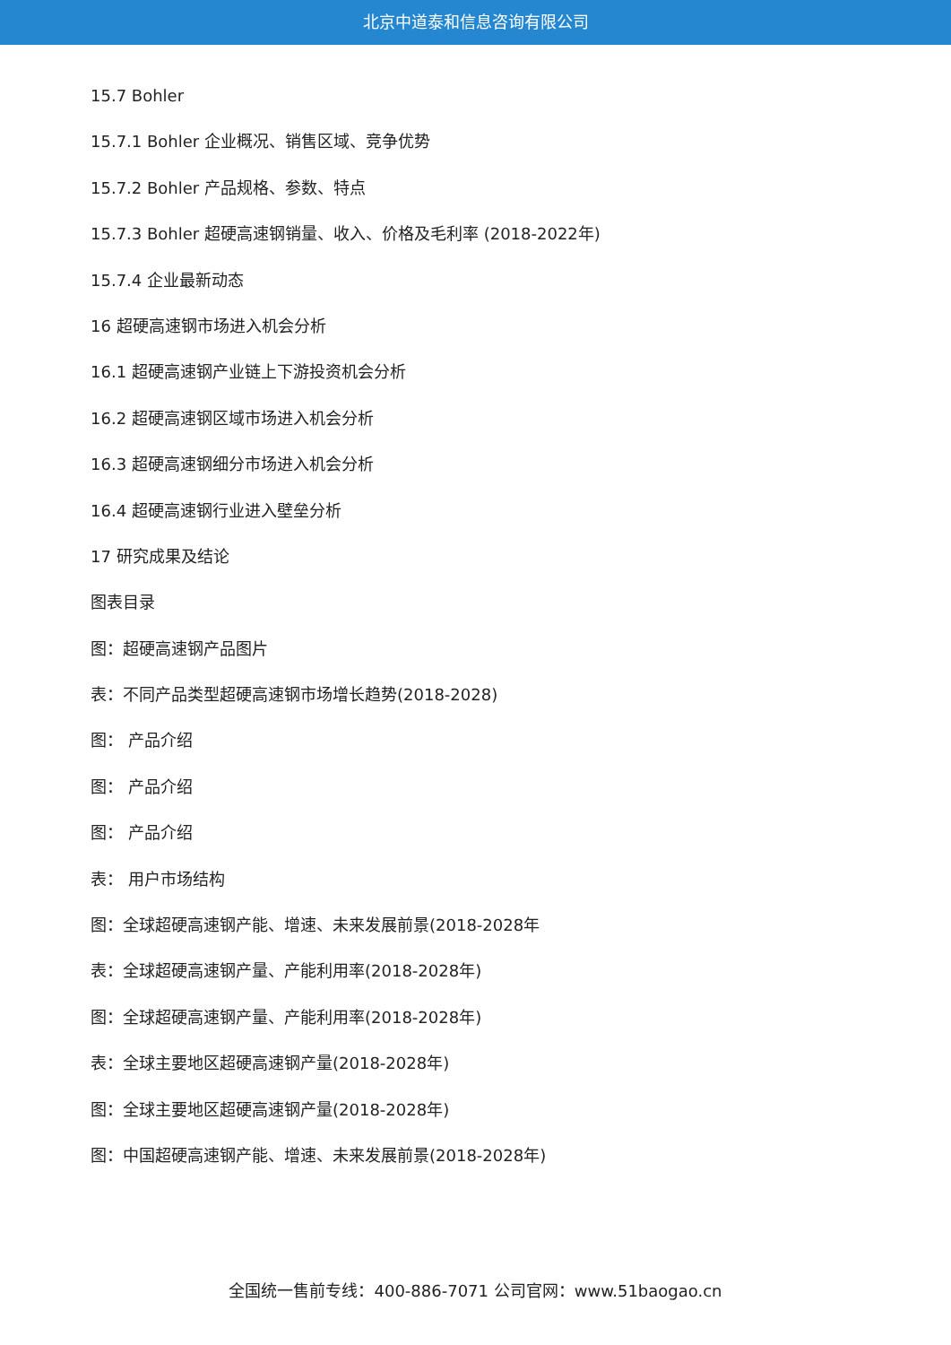北京中道泰和信息咨询有限公司
15.7 Bohler
15.7.1 Bohler 企业概况、销售区域、竞争优势
15.7.2 Bohler 产品规格、参数、特点
15.7.3 Bohler 超硬高速钢销量、收入、价格及毛利率 (2018-2022年)
15.7.4 企业最新动态
16 超硬高速钢市场进入机会分析
16.1 超硬高速钢产业链上下游投资机会分析
16.2 超硬高速钢区域市场进入机会分析
16.3 超硬高速钢细分市场进入机会分析
16.4 超硬高速钢行业进入壁垒分析
17 研究成果及结论
图表目录
图：超硬高速钢产品图片
表：不同产品类型超硬高速钢市场增长趋势(2018-2028)
图： 产品介绍
图： 产品介绍
图： 产品介绍
表： 用户市场结构
图：全球超硬高速钢产能、增速、未来发展前景(2018-2028年
表：全球超硬高速钢产量、产能利用率(2018-2028年)
图：全球超硬高速钢产量、产能利用率(2018-2028年)
表：全球主要地区超硬高速钢产量(2018-2028年)
图：全球主要地区超硬高速钢产量(2018-2028年)
图：中国超硬高速钢产能、增速、未来发展前景(2018-2028年)
全国统一售前专线：400-886-7071 公司官网：www.51baogao.cn